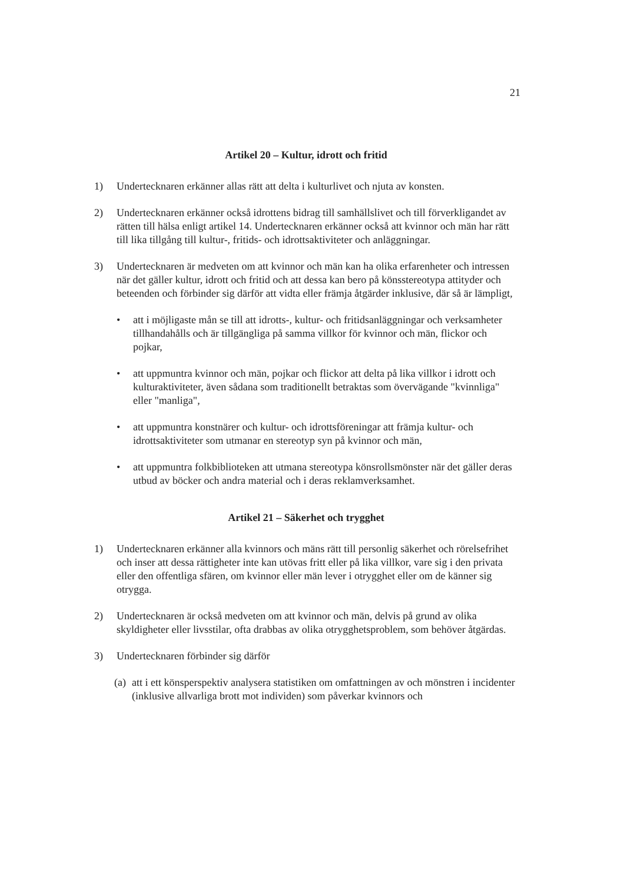21
Artikel 20 – Kultur, idrott och fritid
1) Undertecknaren erkänner allas rätt att delta i kulturlivet och njuta av konsten.
2) Undertecknaren erkänner också idrottens bidrag till samhällslivet och till förverkligandet av rätten till hälsa enligt artikel 14. Undertecknaren erkänner också att kvinnor och män har rätt till lika tillgång till kultur-, fritids- och idrottsaktiviteter och anläggningar.
3) Undertecknaren är medveten om att kvinnor och män kan ha olika erfarenheter och intressen när det gäller kultur, idrott och fritid och att dessa kan bero på könsstereotypa attityder och beteenden och förbinder sig därför att vidta eller främja åtgärder inklusive, där så är lämpligt,
• att i möjligaste mån se till att idrotts-, kultur- och fritidsanläggningar och verksamheter tillhandahålls och är tillgängliga på samma villkor för kvinnor och män, flickor och pojkar,
• att uppmuntra kvinnor och män, pojkar och flickor att delta på lika villkor i idrott och kulturaktiviteter, även sådana som traditionellt betraktas som övervägande "kvinnliga" eller "manliga",
• att uppmuntra konstnärer och kultur- och idrottsföreningar att främja kultur- och idrottsaktiviteter som utmanar en stereotyp syn på kvinnor och män,
• att uppmuntra folkbiblioteken att utmana stereotypa könsrollsmönster när det gäller deras utbud av böcker och andra material och i deras reklamverksamhet.
Artikel 21 – Säkerhet och trygghet
1) Undertecknaren erkänner alla kvinnors och mäns rätt till personlig säkerhet och rörelsefrihet och inser att dessa rättigheter inte kan utövas fritt eller på lika villkor, vare sig i den privata eller den offentliga sfären, om kvinnor eller män lever i otrygghet eller om de känner sig otrygga.
2) Undertecknaren är också medveten om att kvinnor och män, delvis på grund av olika skyldigheter eller livsstilar, ofta drabbas av olika otrygghetsproblem, som behöver åtgärdas.
3) Undertecknaren förbinder sig därför
(a)
att i ett könsperspektiv analysera statistiken om omfattningen av och mönstren i incidenter (inklusive allvarliga brott mot individen) som påverkar kvinnors och